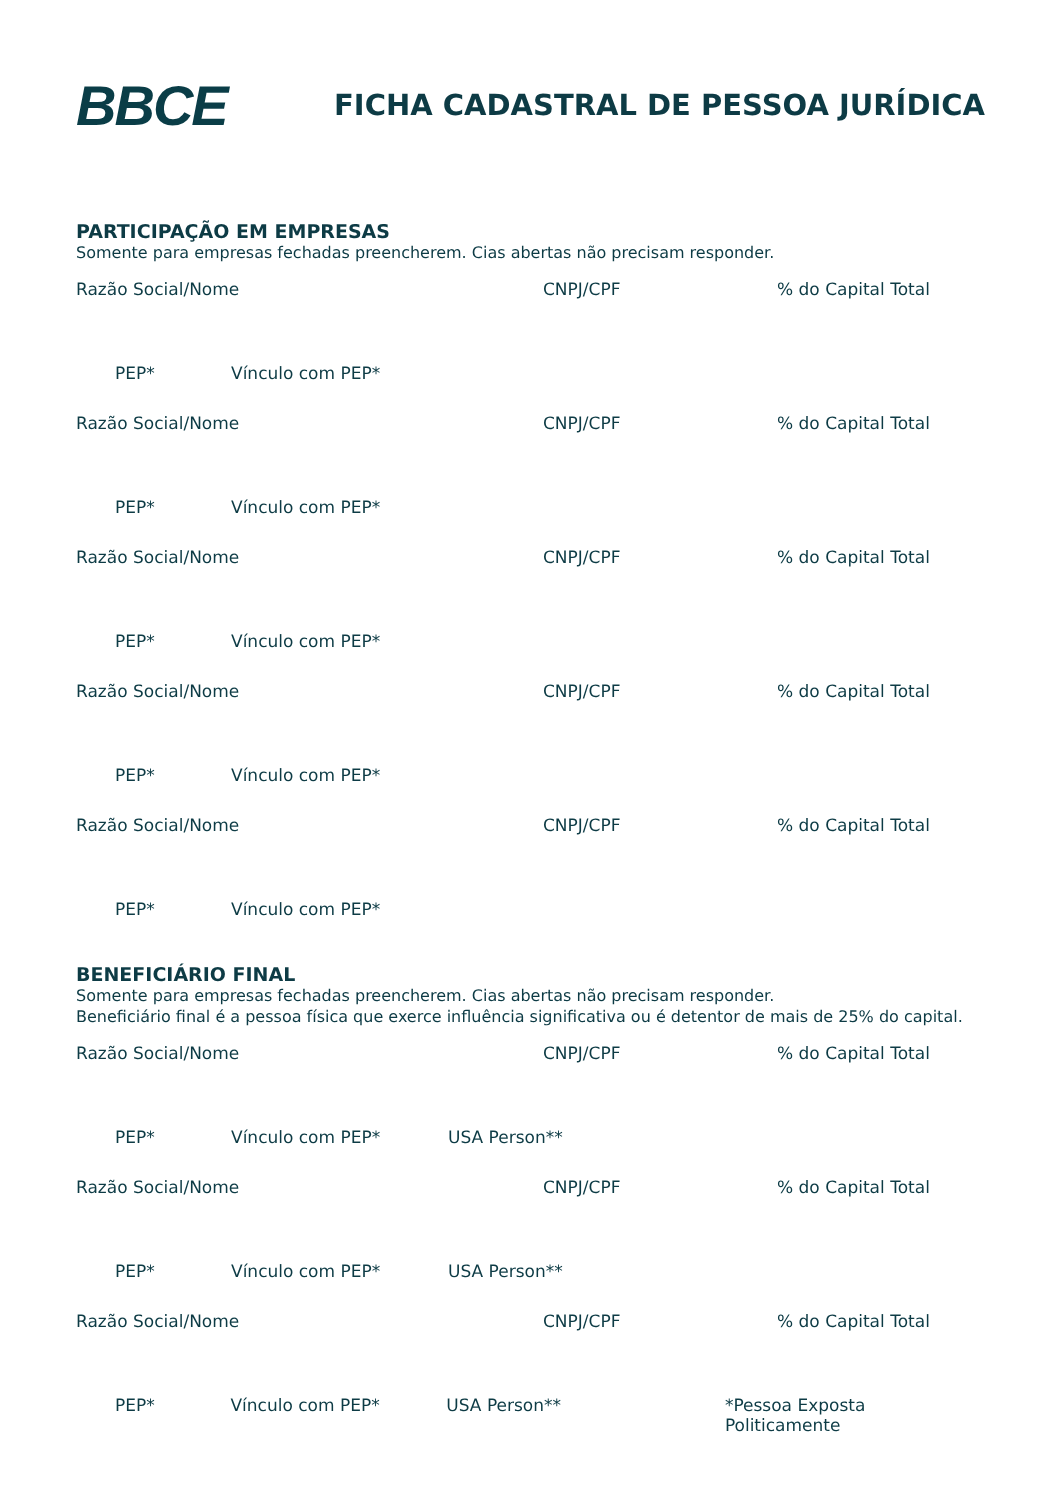BBCE
FICHA CADASTRAL DE PESSOA JURÍDICA
PARTICIPAÇÃO EM EMPRESAS
Somente para empresas fechadas preencherem. Cias abertas não precisam responder.
Razão Social/Nome CNPJ/CPF% do Capital Total
PEP* Vínculo com PEP*
Razão Social/Nome CNPJ/CPF% do Capital Total
PEP* Vínculo com PEP*
Razão Social/Nome CNPJ/CPF% do Capital Total
PEP* Vínculo com PEP*
Razão Social/Nome CNPJ/CPF% do Capital Total
PEP* Vínculo com PEP*
Razão Social/Nome CNPJ/CPF% do Capital Total
PEP* Vínculo com PEP*
BENEFICIÁRIO FINAL
Somente para empresas fechadas preencherem. Cias abertas não precisam responder.
Beneficiário final é a pessoa física que exerce influência significativa ou é detentor de mais de 25% do capital.
Razão Social/Nome CNPJ/CPF% do Capital Total
PEP* Vínculo com PEP* USA Person**
Razão Social/Nome CNPJ/CPF% do Capital Total
PEP* Vínculo com PEP* USA Person**
Razão Social/Nome CNPJ/CPF% do Capital Total
PEP* Vínculo com PEP* USA Person** *Pessoa Exposta Politicamente